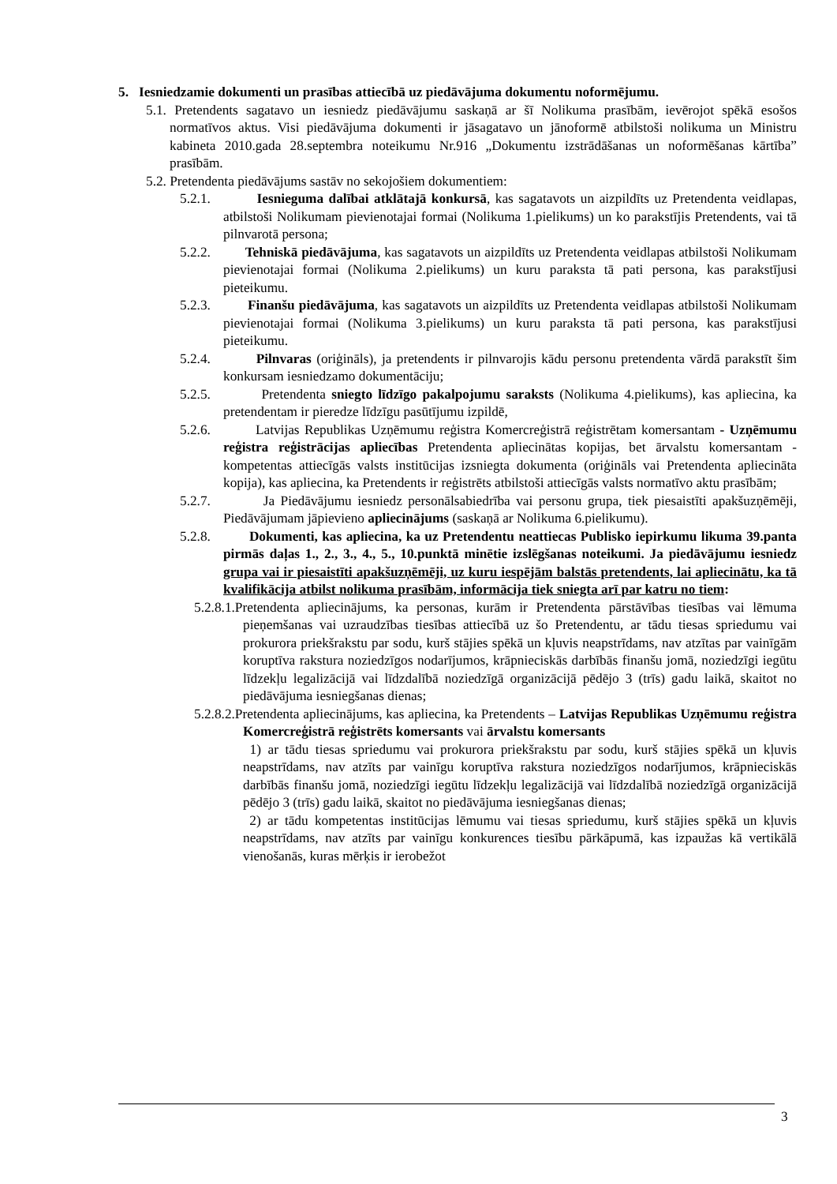5. Iesniedzamie dokumenti un prasības attiecībā uz piedāvājuma dokumentu noformējumu.
5.1. Pretendents sagatavo un iesniedz piedāvājumu saskaņā ar šī Nolikuma prasībām, ievērojot spēkā esošos normatīvos aktus. Visi piedāvājuma dokumenti ir jāsagatavo un jānoformē atbilstoši nolikuma un Ministru kabineta 2010.gada 28.septembra noteikumu Nr.916 „Dokumentu izstrādāšanas un noformēšanas kārtība” prasībām.
5.2. Pretendenta piedāvājums sastāv no sekojošiem dokumentiem:
5.2.1. Iesnieguma dalībai atklātajā konkursā, kas sagatavots un aizpildīts uz Pretendenta veidlapas, atbilstoši Nolikumam pievienotajai formai (Nolikuma 1.pielikums) un ko parakstījis Pretendents, vai tā pilnvarotā persona;
5.2.2. Tehniskā piedāvājuma, kas sagatavots un aizpildīts uz Pretendenta veidlapas atbilstoši Nolikumam pievienotajai formai (Nolikuma 2.pielikums) un kuru paraksta tā pati persona, kas parakstījusi pieteikumu.
5.2.3. Finanšu piedāvājuma, kas sagatavots un aizpildīts uz Pretendenta veidlapas atbilstoši Nolikumam pievienotajai formai (Nolikuma 3.pielikums) un kuru paraksta tā pati persona, kas parakstījusi pieteikumu.
5.2.4. Pilnvaras (oriģināls), ja pretendents ir pilnvarojis kādu personu pretendenta vārdā parakstīt šim konkursam iesniedzamo dokumentāciju;
5.2.5. Pretendenta sniegto līdzīgo pakalpojumu saraksts (Nolikuma 4.pielikums), kas apliecina, ka pretendentam ir pieredze līdzīgu pasūtījumu izpildē,
5.2.6. Latvijas Republikas Uzņēmumu reģistra Komercreģistrā reģistrētam komersantam - Uzņēmumu reģistra reģistrācijas apliecības Pretendenta apliecinātas kopijas, bet ārvalstu komersantam - kompetentas attiecīgās valsts institūcijas izsniegta dokumenta (oriģināls vai Pretendenta apliecināta kopija), kas apliecina, ka Pretendents ir reģistrēts atbilstoši attiecīgās valsts normatīvo aktu prasībām;
5.2.7. Ja Piedāvājumu iesniedz personālsabiedrība vai personu grupa, tiek piesaistīti apakšuzņēmēji, Piedāvājumam jāpievieno apliecinājums (saskaņā ar Nolikuma 6.pielikumu).
5.2.8. Dokumenti, kas apliecina, ka uz Pretendentu neattiecas Publisko iepirkumu likuma 39.panta pirmās daļas 1., 2., 3., 4., 5., 10.punktā minētie izslēgšanas noteikumi. Ja piedāvājumu iesniedz grupa vai ir piesaistīti apakšuzņēmēji, uz kuru iespējām balstās pretendents, lai apliecinātu, ka tā kvalifikācija atbilst nolikuma prasībām, informācija tiek sniegta arī par katru no tiem:
5.2.8.1.Pretendenta apliecinājums, ka personas, kurām ir Pretendenta pārstāvības tiesības vai lēmuma pieņemšanas vai uzraudzības tiesības attiecībā uz šo Pretendentu, ar tādu tiesas spriedumu vai prokurora priekšrakstu par sodu, kurš stājies spēkā un kļuvis neapstrīdams, nav atzītas par vainīgām koruptīva rakstura noziedzīgos nodarījumos, krāpnieciskās darbībās finanšu jomā, noziedzīgi iegūtu līdzekļu legalizācijā vai līdzdalībā noziedzīgā organizācijā pēdējo 3 (trīs) gadu laikā, skaitot no piedāvājuma iesniegšanas dienas;
5.2.8.2.Pretendenta apliecinājums, kas apliecina, ka Pretendents – Latvijas Republikas Uzņēmumu reģistra Komercreģistrā reģistrēts komersants vai ārvalstu komersants
1) ar tādu tiesas spriedumu vai prokurora priekšrakstu par sodu, kurš stājies spēkā un kļuvis neapstrīdams, nav atzīts par vainīgu koruptīva rakstura noziedzīgos nodarījumos, krāpnieciskās darbībās finanšu jomā, noziedzīgi iegūtu līdzekļu legalizācijā vai līdzdalībā noziedzīgā organizācijā pēdējo 3 (trīs) gadu laikā, skaitot no piedāvājuma iesniegšanas dienas;
2) ar tādu kompetentas institūcijas lēmumu vai tiesas spriedumu, kurš stājies spēkā un kļuvis neapstrīdams, nav atzīts par vainīgu konkurences tiesību pārkāpumā, kas izpaužas kā vertikālā vienošanās, kuras mērķis ir ierobežot
3